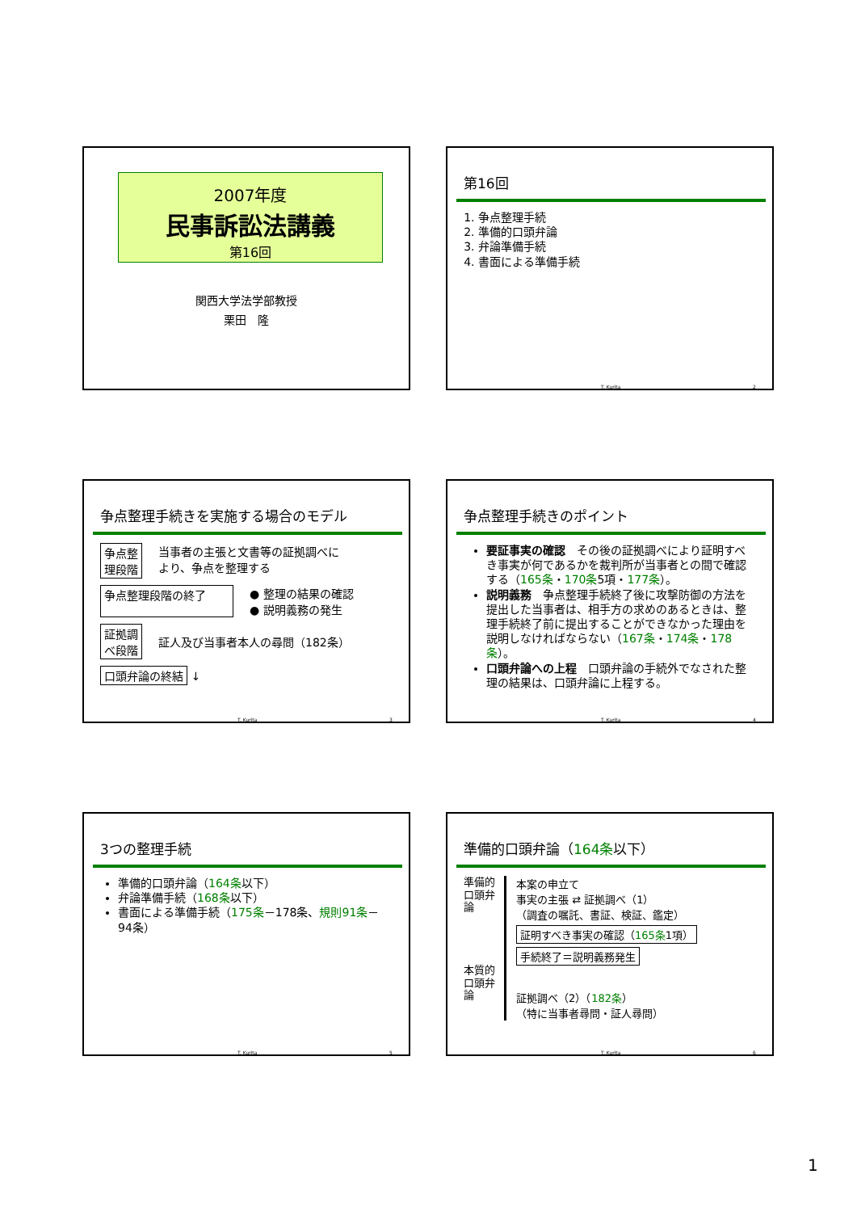2007年度
民事訴訟法講義
第16回
関西大学法学部教授
栗田　隆
第16回
1. 争点整理手続
2. 準備的口頭弁論
3. 弁論準備手続
4. 書面による準備手続
T. Kurita 2
争点整理手続きを実施する場合のモデル
争点整
理段階 当事者の主張と文書等の証拠調べに
より、争点を整理する
争点整理段階の終了 ● 整理の結果の確認
● 説明義務の発生
証拠調
べ段階 証人及び当事者本人の尋問（182条）
口頭弁論の終結 ↓
T. Kurita 3
争点整理手続きのポイント
要証事実の確認　その後の証拠調べにより証明すべき事実が何であるかを裁判所が当事者との間で確認する（165条・170条5項・177条）。
説明義務　争点整理手続終了後に攻撃防御の方法を提出した当事者は、相手方の求めのあるときは、整理手続終了前に提出することができなかった理由を説明しなければならない（167条・174条・178条）。
口頭弁論への上程　口頭弁論の手続外でなされた整理の結果は、口頭弁論に上程する。
T. Kurita 4
3つの整理手続
準備的口頭弁論（164条以下）
弁論準備手続（168条以下）
書面による準備手続（175条－178条、規則91条－94条）
T. Kurita 5
準備的口頭弁論（164条以下）
準備的
口頭弁論
本質的
口頭弁論
本案の申立て
事実の主張 ⇄ 証拠調べ（1）
（調査の嘱託、書証、検証、鑑定）
証明すべき事実の確認（165条1項）
手続終了＝説明義務発生
証拠調べ（2）（182条）
（特に当事者尋問・証人尋問）
T. Kurita 6
1